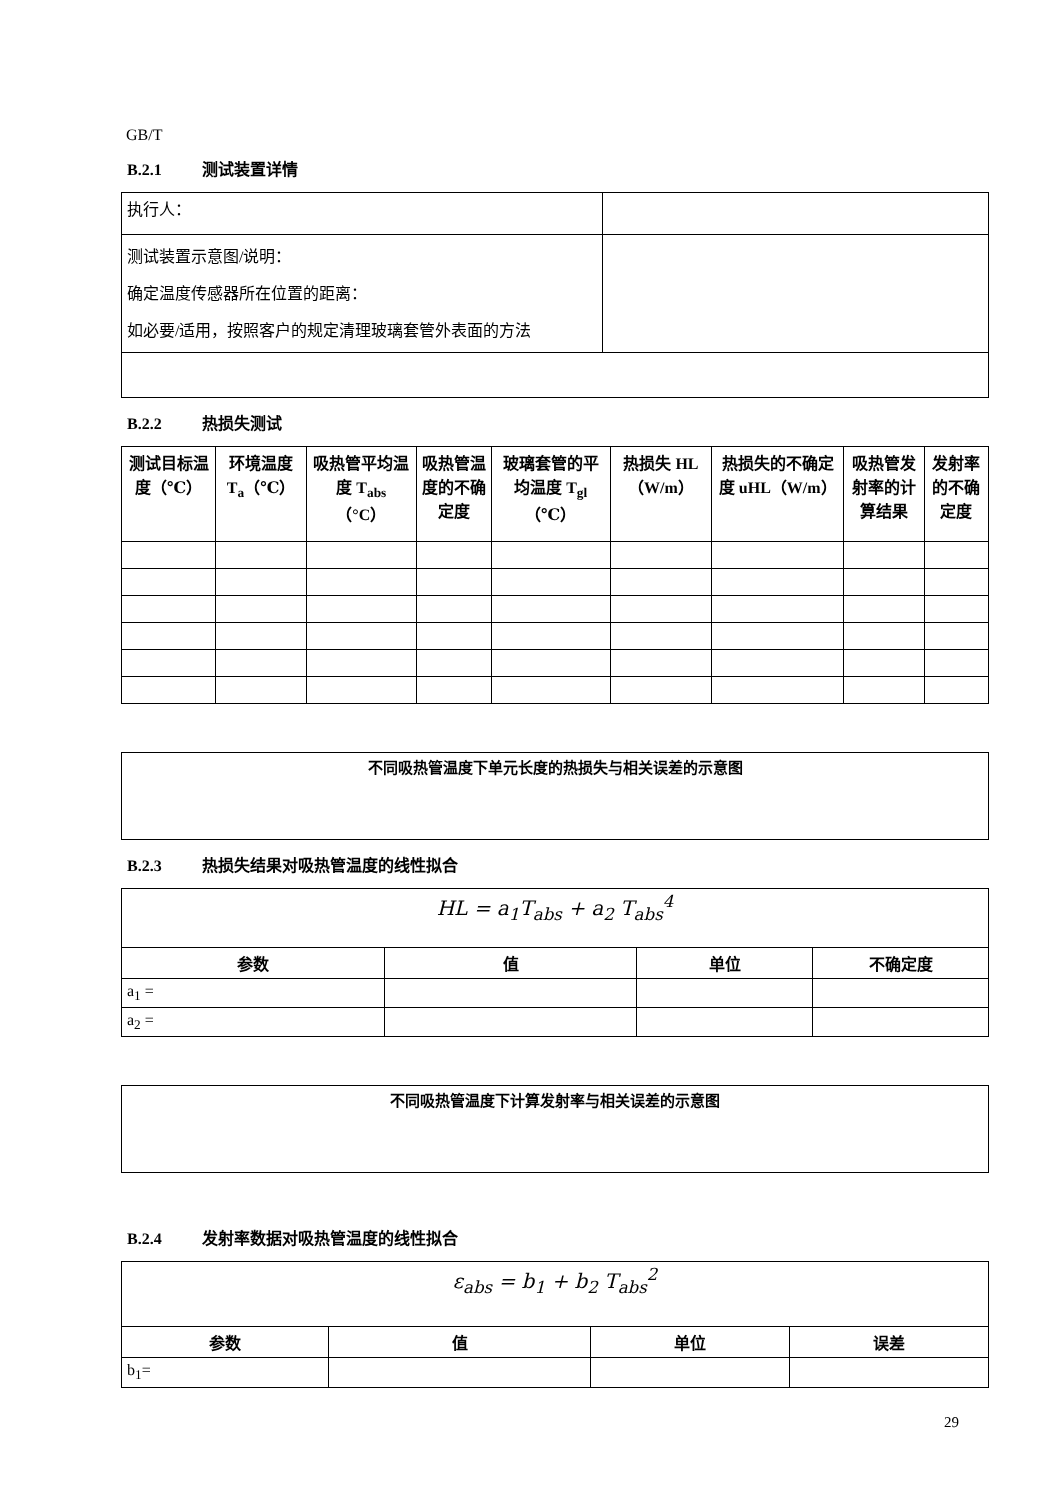GB/T
B.2.1 测试装置详情
| 执行人： | |
| 测试装置示意图/说明： 确定温度传感器所在位置的距离： 如必要/适用，按照客户的规定清理玻璃套管外表面的方法 | |
B.2.2 热损失测试
| 测试目标温度（℃） | 环境温度 T<sub>a</sub>（℃） | 吸热管平均温度 T<sub>abs</sub>（°C） | 吸热管温度的不确定度 | 玻璃套管的平均温度 T<sub>gl</sub>（℃） | 热损失 HL（W/m） | 热损失的不确定度 uHL（W/m） | 吸热管发射率的计算结果 | 发射率的不确定度 |
| --- | --- | --- | --- | --- | --- | --- | --- | --- |
| 不同吸热管温度下单元长度的热损失与相关误差的示意图 |
| --- |
B.2.3 热损失结果对吸热管温度的线性拟合
| HL = a<sub>1</sub>T<sub>abs</sub> + a<sub>2</sub> T<sub>abs</sub><sup>4</sup> | | | |
| 参数 | 值 | 单位 | 不确定度 |
| a<sub>1</sub> = | | | |
| a<sub>2</sub> = | | | |
| 不同吸热管温度下计算发射率与相关误差的示意图 |
| --- |
B.2.4 发射率数据对吸热管温度的线性拟合
| ε<sub>abs</sub> = b<sub>1</sub> + b<sub>2</sub> T<sub>abs</sub><sup>2</sup> | | | |
| 参数 | 值 | 单位 | 误差 |
| b<sub>1</sub>= | | | |
29